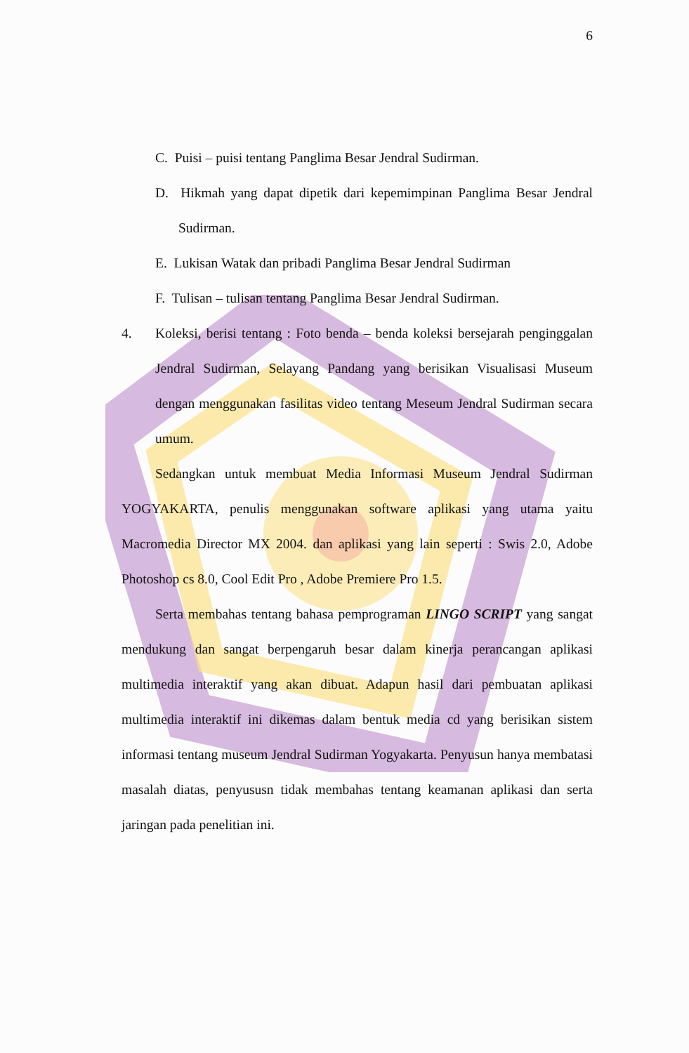6
C. Puisi – puisi tentang Panglima Besar Jendral Sudirman.
D. Hikmah yang dapat dipetik dari kepemimpinan Panglima Besar Jendral Sudirman.
E. Lukisan Watak dan pribadi Panglima Besar Jendral Sudirman
F. Tulisan – tulisan tentang Panglima Besar Jendral Sudirman.
4. Koleksi, berisi tentang : Foto benda – benda koleksi bersejarah penginggalan Jendral Sudirman, Selayang Pandang yang berisikan Visualisasi Museum dengan menggunakan fasilitas video tentang Meseum Jendral Sudirman secara umum.
Sedangkan untuk membuat Media Informasi Museum Jendral Sudirman YOGYAKARTA, penulis menggunakan software aplikasi yang utama yaitu Macromedia Director MX 2004. dan aplikasi yang lain seperti : Swis 2.0, Adobe Photoshop cs 8.0, Cool Edit Pro , Adobe Premiere Pro 1.5.
Serta membahas tentang bahasa pemprograman LINGO SCRIPT yang sangat mendukung dan sangat berpengaruh besar dalam kinerja perancangan aplikasi multimedia interaktif yang akan dibuat. Adapun hasil dari pembuatan aplikasi multimedia interaktif ini dikemas dalam bentuk media cd yang berisikan sistem informasi tentang museum Jendral Sudirman Yogyakarta. Penyusun hanya membatasi masalah diatas, penyususn tidak membahas tentang keamanan aplikasi dan serta jaringan pada penelitian ini.